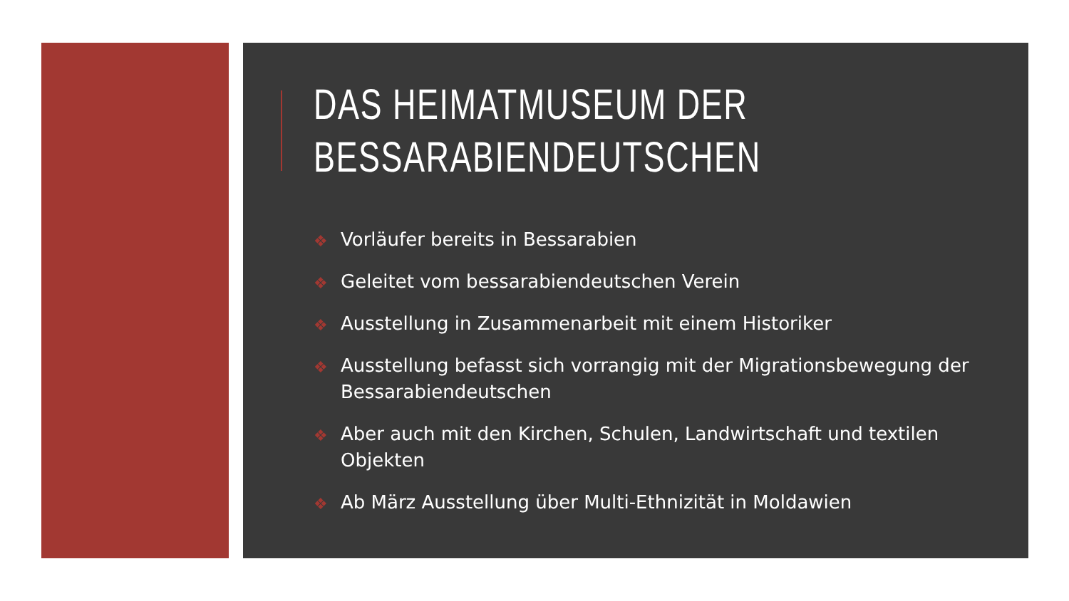DAS HEIMATMUSEUM DER
BESSARABIENDEUTSCHEN
❖ Vorläufer bereits in Bessarabien
❖ Geleitet vom bessarabiendeutschen Verein
❖ Ausstellung in Zusammenarbeit mit einem Historiker
❖ Ausstellung befasst sich vorrangig mit der Migrationsbewegung der Bessarabiendeutschen
❖ Aber auch mit den Kirchen, Schulen, Landwirtschaft und textilen Objekten
❖ Ab März Ausstellung über Multi-Ethnizität in Moldawien